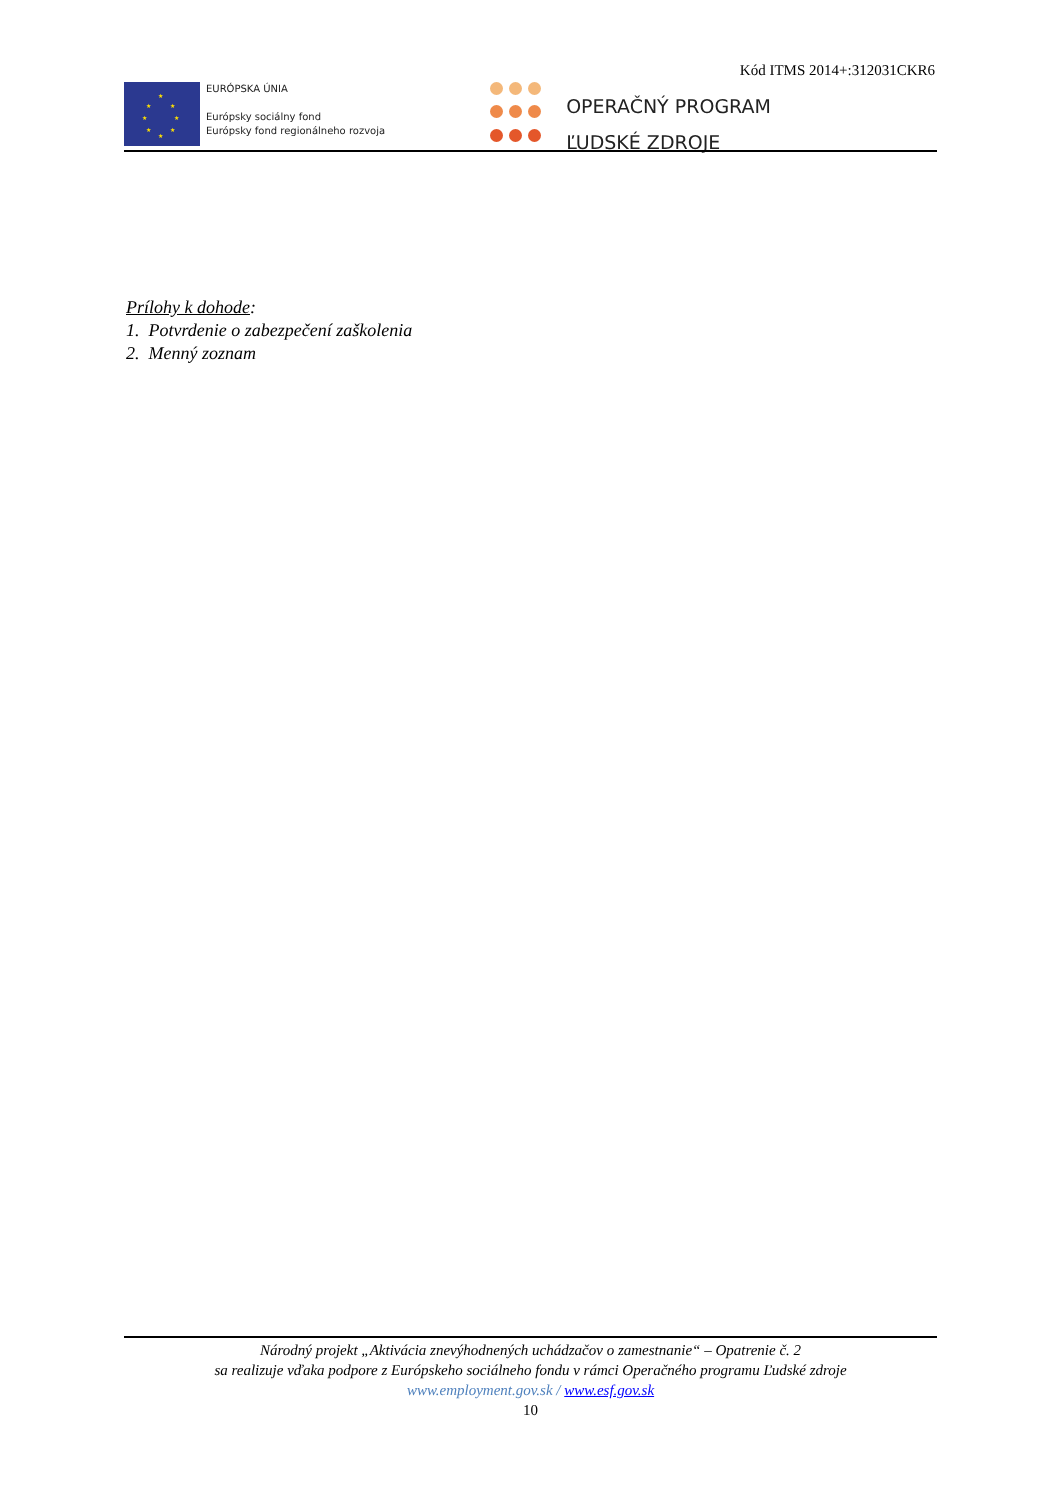Kód ITMS 2014+:312031CKR6
★
★ ★
★ ★
★ ★
★
EURÓPSKA ÚNIA
Európsky sociálny fond
Európsky fond regionálneho rozvoja
OPERAČNÝ PROGRAM
ĽUDSKÉ ZDROJE
Prílohy k dohode:
1. Potvrdenie o zabezpečení zaškolenia
2. Menný zoznam
Národný projekt „Aktivácia znevýhodnených uchádzačov o zamestnanie“ – Opatrenie č. 2
sa realizuje vďaka podpore z Európskeho sociálneho fondu v rámci Operačného programu Ľudské zdroje
www.employment.gov.sk / www.esf.gov.sk
10